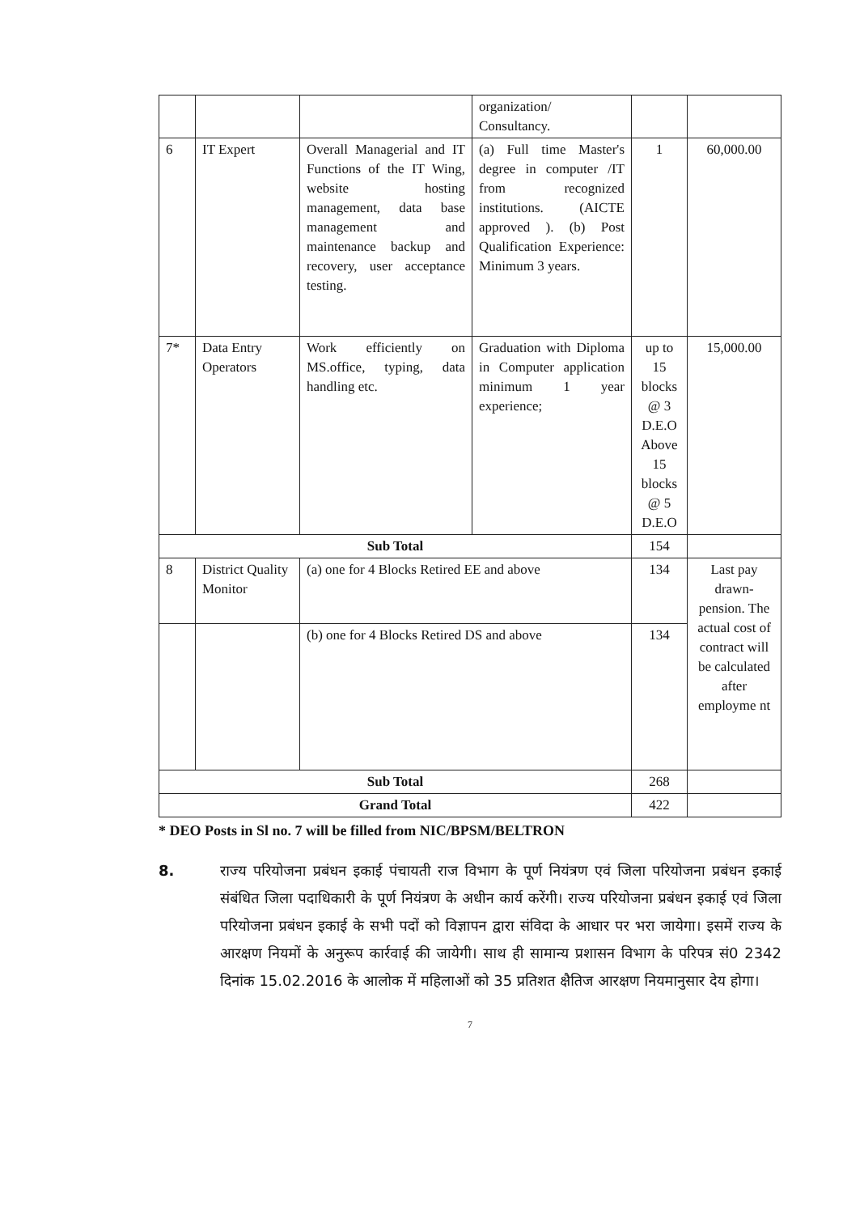| | | | organization/ Consultancy. | | |
| 6 | IT Expert | Overall Managerial and IT Functions of the IT Wing, website hosting management, data base management and maintenance backup and recovery, user acceptance testing. | (a) Full time Master's degree in computer /IT from recognized institutions. (AICTE approved ). (b) Post Qualification Experience: Minimum 3 years. | 1 | 60,000.00 |
| 7* | Data Entry Operators | Work efficiently on MS.office, typing, data handling etc. | Graduation with Diploma in Computer application minimum 1 year experience; | up to 15 blocks @ 3 D.E.O Above 15 blocks @ 5 D.E.O | 15,000.00 |
| Sub Total | | | | 154 | |
| 8 | District Quality Monitor | (a) one for 4 Blocks Retired EE and above | | 134 | Last pay drawn-pension. The actual cost of contract will be calculated after employme nt |
| | | (b) one for 4 Blocks Retired DS and above | | 134 | |
| Sub Total | | | | 268 | |
| Grand Total | | | | 422 | |
* DEO Posts in Sl no. 7 will be filled from NIC/BPSM/BELTRON
8. राज्य परियोजना प्रबंधन इकाई पंचायती राज विभाग के पूर्ण नियंत्रण एवं जिला परियोजना प्रबंधन इकाई संबंधित जिला पदाधिकारी के पूर्ण नियंत्रण के अधीन कार्य करेंगी। राज्य परियोजना प्रबंधन इकाई एवं जिला परियोजना प्रबंधन इकाई के सभी पदों को विज्ञापन द्वारा संविदा के आधार पर भरा जायेगा। इसमें राज्य के आरक्षण नियमों के अनुरूप कार्रवाई की जायेगी। साथ ही सामान्य प्रशासन विभाग के परिपत्र सं0 2342 दिनांक 15.02.2016 के आलोक में महिलाओं को 35 प्रतिशत क्षैतिज आरक्षण नियमानुसार देय होगा।
7